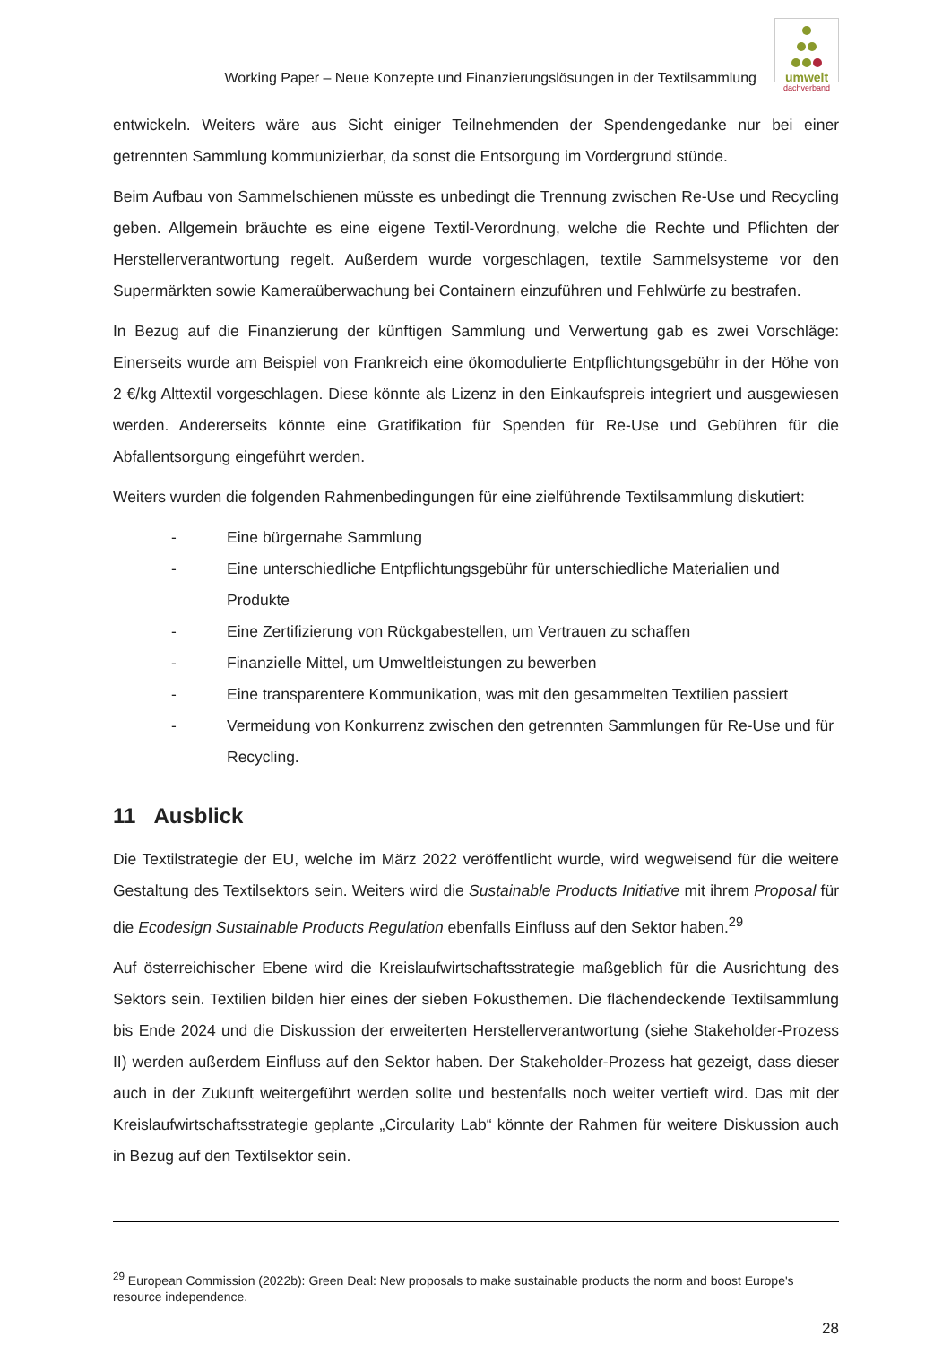Working Paper – Neue Konzepte und Finanzierungslösungen in der Textilsammlung
umwelt
dachverband
entwickeln. Weiters wäre aus Sicht einiger Teilnehmenden der Spendengedanke nur bei einer getrennten Sammlung kommunizierbar, da sonst die Entsorgung im Vordergrund stünde.
Beim Aufbau von Sammelschienen müsste es unbedingt die Trennung zwischen Re-Use und Recycling geben. Allgemein bräuchte es eine eigene Textil-Verordnung, welche die Rechte und Pflichten der Herstellerverantwortung regelt. Außerdem wurde vorgeschlagen, textile Sammelsysteme vor den Supermärkten sowie Kameraüberwachung bei Containern einzuführen und Fehlwürfe zu bestrafen.
In Bezug auf die Finanzierung der künftigen Sammlung und Verwertung gab es zwei Vorschläge: Einerseits wurde am Beispiel von Frankreich eine ökomodulierte Entpflichtungsgebühr in der Höhe von 2 €/kg Alttextil vorgeschlagen. Diese könnte als Lizenz in den Einkaufspreis integriert und ausgewiesen werden. Andererseits könnte eine Gratifikation für Spenden für Re-Use und Gebühren für die Abfallentsorgung eingeführt werden.
Weiters wurden die folgenden Rahmenbedingungen für eine zielführende Textilsammlung diskutiert:
- Eine bürgernahe Sammlung
- Eine unterschiedliche Entpflichtungsgebühr für unterschiedliche Materialien und Produkte
- Eine Zertifizierung von Rückgabestellen, um Vertrauen zu schaffen
- Finanzielle Mittel, um Umweltleistungen zu bewerben
- Eine transparentere Kommunikation, was mit den gesammelten Textilien passiert
- Vermeidung von Konkurrenz zwischen den getrennten Sammlungen für Re-Use und für Recycling.
11 Ausblick
Die Textilstrategie der EU, welche im März 2022 veröffentlicht wurde, wird wegweisend für die weitere Gestaltung des Textilsektors sein. Weiters wird die Sustainable Products Initiative mit ihrem Proposal für die Ecodesign Sustainable Products Regulation ebenfalls Einfluss auf den Sektor haben.<sup>29</sup>
Auf österreichischer Ebene wird die Kreislaufwirtschaftsstrategie maßgeblich für die Ausrichtung des Sektors sein. Textilien bilden hier eines der sieben Fokusthemen. Die flächendeckende Textilsammlung bis Ende 2024 und die Diskussion der erweiterten Herstellerverantwortung (siehe Stakeholder-Prozess II) werden außerdem Einfluss auf den Sektor haben. Der Stakeholder-Prozess hat gezeigt, dass dieser auch in der Zukunft weitergeführt werden sollte und bestenfalls noch weiter vertieft wird. Das mit der Kreislaufwirtschaftsstrategie geplante „Circularity Lab“ könnte der Rahmen für weitere Diskussion auch in Bezug auf den Textilsektor sein.
<sup>29</sup> European Commission (2022b): Green Deal: New proposals to make sustainable products the norm and boost Europe's resource independence.
28